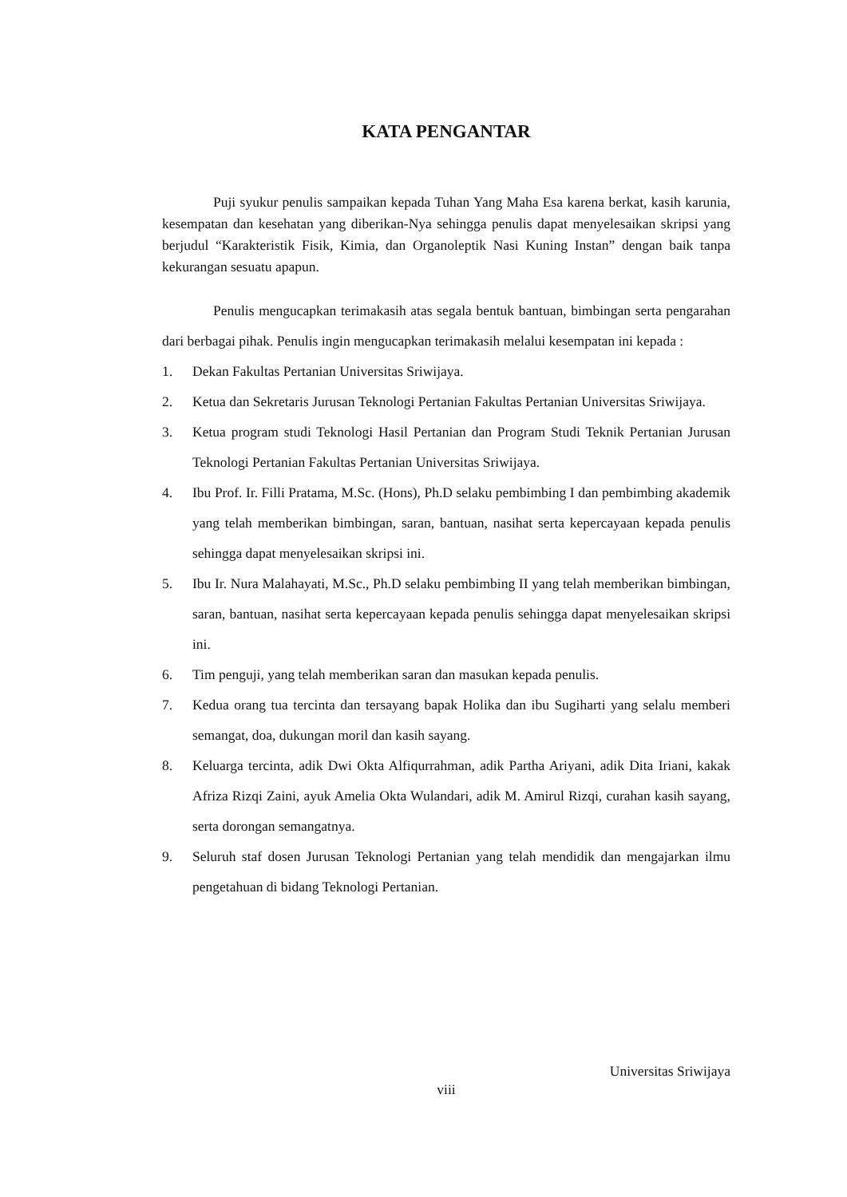KATA PENGANTAR
Puji syukur penulis sampaikan kepada Tuhan Yang Maha Esa karena berkat, kasih karunia, kesempatan dan kesehatan yang diberikan-Nya sehingga penulis dapat menyelesaikan skripsi yang berjudul “Karakteristik Fisik, Kimia, dan Organoleptik Nasi Kuning Instan” dengan baik tanpa kekurangan sesuatu apapun.
Penulis mengucapkan terimakasih atas segala bentuk bantuan, bimbingan serta pengarahan dari berbagai pihak. Penulis ingin mengucapkan terimakasih melalui kesempatan ini kepada :
1. Dekan Fakultas Pertanian Universitas Sriwijaya.
2. Ketua dan Sekretaris Jurusan Teknologi Pertanian Fakultas Pertanian Universitas Sriwijaya.
3. Ketua program studi Teknologi Hasil Pertanian dan Program Studi Teknik Pertanian Jurusan Teknologi Pertanian Fakultas Pertanian Universitas Sriwijaya.
4. Ibu Prof. Ir. Filli Pratama, M.Sc. (Hons), Ph.D selaku pembimbing I dan pembimbing akademik yang telah memberikan bimbingan, saran, bantuan, nasihat serta kepercayaan kepada penulis sehingga dapat menyelesaikan skripsi ini.
5. Ibu Ir. Nura Malahayati, M.Sc., Ph.D selaku pembimbing II yang telah memberikan bimbingan, saran, bantuan, nasihat serta kepercayaan kepada penulis sehingga dapat menyelesaikan skripsi ini.
6. Tim penguji, yang telah memberikan saran dan masukan kepada penulis.
7. Kedua orang tua tercinta dan tersayang bapak Holika dan ibu Sugiharti yang selalu memberi semangat, doa, dukungan moril dan kasih sayang.
8. Keluarga tercinta, adik Dwi Okta Alfiqurrahman, adik Partha Ariyani, adik Dita Iriani, kakak Afriza Rizqi Zaini, ayuk Amelia Okta Wulandari, adik M. Amirul Rizqi, curahan kasih sayang, serta dorongan semangatnya.
9. Seluruh staf dosen Jurusan Teknologi Pertanian yang telah mendidik dan mengajarkan ilmu pengetahuan di bidang Teknologi Pertanian.
Universitas Sriwijaya
viii